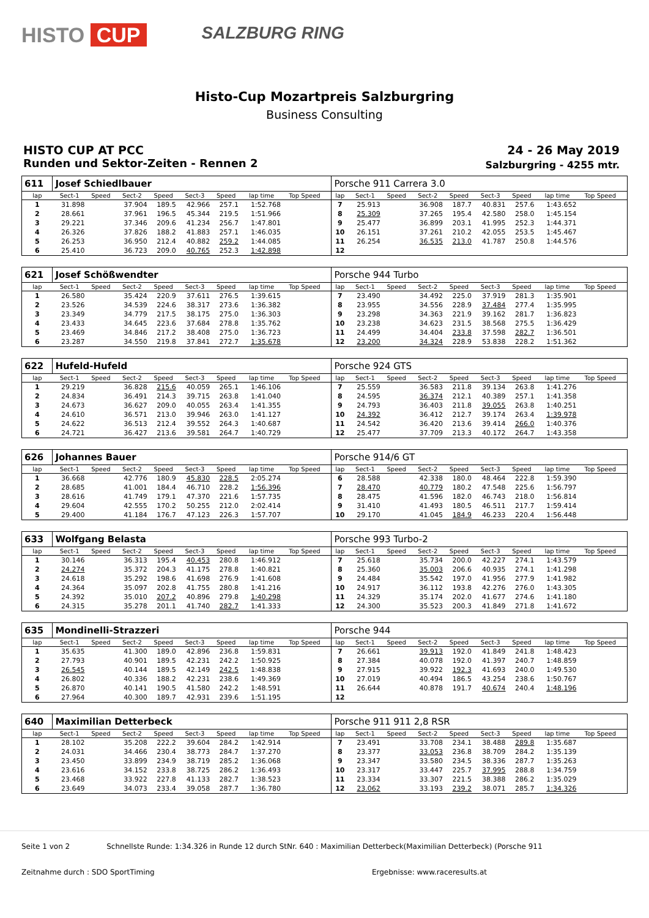HISTO CUP
SALZBURG RING
Histo-Cup Mozartpreis Salzburgring
Business Consulting
HISTO CUP AT PCC 24 - 26 May 2019
Runden und Sektor-Zeiten - Rennen 2
Salzburgring - 4255 mtr.
| 611 | Josef Schiedlbauer | | | | | | | | | Porsche 911 Carrera 3.0 | | | | | | | | | |
| lap | Sect-1 | Speed | Sect-2 | Speed | Sect-3 | Speed | lap time | Top Speed | | lap | Sect-1 | Speed | Sect-2 | Speed | Sect-3 | Speed | lap time | Top Speed | |
| 1 | 31.898 | | 37.904 | 189.5 | 42.966 | 257.1 | 1:52.768 | | | 7 | 25.913 | | 36.908 | 187.7 | 40.831 | 257.6 | 1:43.652 | | |
| 2 | 28.661 | | 37.961 | 196.5 | 45.344 | 219.5 | 1:51.966 | | | 8 | 25.309 | | 37.265 | 195.4 | 42.580 | 258.0 | 1:45.154 | | |
| 3 | 29.221 | | 37.346 | 209.6 | 41.234 | 256.7 | 1:47.801 | | | 9 | 25.477 | | 36.899 | 203.1 | 41.995 | 252.3 | 1:44.371 | | |
| 4 | 26.326 | | 37.826 | 188.2 | 41.883 | 257.1 | 1:46.035 | | | 10 | 26.151 | | 37.261 | 210.2 | 42.055 | 253.5 | 1:45.467 | | |
| 5 | 26.253 | | 36.950 | 212.4 | 40.882 | 259.2 | 1:44.085 | | | 11 | 26.254 | | 36.535 | 213.0 | 41.787 | 250.8 | 1:44.576 | | |
| 6 | 25.410 | | 36.723 | 209.0 | 40.765 | 252.3 | 1:42.898 | | | 12 | | | | | | | | | |
| 621 | Josef Schößwendter | | | | | | | | | Porsche 944 Turbo | | | | | | | | | |
| lap | Sect-1 | Speed | Sect-2 | Speed | Sect-3 | Speed | lap time | Top Speed | | lap | Sect-1 | Speed | Sect-2 | Speed | Sect-3 | Speed | lap time | Top Speed | |
| 1 | 26.580 | | 35.424 | 220.9 | 37.611 | 276.5 | 1:39.615 | | | 7 | 23.490 | | 34.492 | 225.0 | 37.919 | 281.3 | 1:35.901 | | |
| 2 | 23.526 | | 34.539 | 224.6 | 38.317 | 273.6 | 1:36.382 | | | 8 | 23.955 | | 34.556 | 228.9 | 37.484 | 277.4 | 1:35.995 | | |
| 3 | 23.349 | | 34.779 | 217.5 | 38.175 | 275.0 | 1:36.303 | | | 9 | 23.298 | | 34.363 | 221.9 | 39.162 | 281.7 | 1:36.823 | | |
| 4 | 23.433 | | 34.645 | 223.6 | 37.684 | 278.8 | 1:35.762 | | | 10 | 23.238 | | 34.623 | 231.5 | 38.568 | 275.5 | 1:36.429 | | |
| 5 | 23.469 | | 34.846 | 217.2 | 38.408 | 275.0 | 1:36.723 | | | 11 | 24.499 | | 34.404 | 233.8 | 37.598 | 282.7 | 1:36.501 | | |
| 6 | 23.287 | | 34.550 | 219.8 | 37.841 | 272.7 | 1:35.678 | | | 12 | 23.200 | | 34.324 | 228.9 | 53.838 | 228.2 | 1:51.362 | | |
| 622 | Hufeld-Hufeld | | | | | | | | | Porsche 924 GTS | | | | | | | | | |
| lap | Sect-1 | Speed | Sect-2 | Speed | Sect-3 | Speed | lap time | Top Speed | | lap | Sect-1 | Speed | Sect-2 | Speed | Sect-3 | Speed | lap time | Top Speed | |
| 1 | 29.219 | | 36.828 | 215.6 | 40.059 | 265.1 | 1:46.106 | | | 7 | 25.559 | | 36.583 | 211.8 | 39.134 | 263.8 | 1:41.276 | | |
| 2 | 24.834 | | 36.491 | 214.3 | 39.715 | 263.8 | 1:41.040 | | | 8 | 24.595 | | 36.374 | 212.1 | 40.389 | 257.1 | 1:41.358 | | |
| 3 | 24.673 | | 36.627 | 209.0 | 40.055 | 263.4 | 1:41.355 | | | 9 | 24.793 | | 36.403 | 211.8 | 39.055 | 263.8 | 1:40.251 | | |
| 4 | 24.610 | | 36.571 | 213.0 | 39.946 | 263.0 | 1:41.127 | | | 10 | 24.392 | | 36.412 | 212.7 | 39.174 | 263.4 | 1:39.978 | | |
| 5 | 24.622 | | 36.513 | 212.4 | 39.552 | 264.3 | 1:40.687 | | | 11 | 24.542 | | 36.420 | 213.6 | 39.414 | 266.0 | 1:40.376 | | |
| 6 | 24.721 | | 36.427 | 213.6 | 39.581 | 264.7 | 1:40.729 | | | 12 | 25.477 | | 37.709 | 213.3 | 40.172 | 264.7 | 1:43.358 | | |
| 626 | Johannes Bauer | | | | | | | | | Porsche 914/6 GT | | | | | | | | | |
| lap | Sect-1 | Speed | Sect-2 | Speed | Sect-3 | Speed | lap time | Top Speed | | lap | Sect-1 | Speed | Sect-2 | Speed | Sect-3 | Speed | lap time | Top Speed | |
| 1 | 36.668 | | 42.776 | 180.9 | 45.830 | 228.5 | 2:05.274 | | | 6 | 28.588 | | 42.338 | 180.0 | 48.464 | 222.8 | 1:59.390 | | |
| 2 | 28.685 | | 41.001 | 184.4 | 46.710 | 228.2 | 1:56.396 | | | 7 | 28.470 | | 40.779 | 180.2 | 47.548 | 225.6 | 1:56.797 | | |
| 3 | 28.616 | | 41.749 | 179.1 | 47.370 | 221.6 | 1:57.735 | | | 8 | 28.475 | | 41.596 | 182.0 | 46.743 | 218.0 | 1:56.814 | | |
| 4 | 29.604 | | 42.555 | 170.2 | 50.255 | 212.0 | 2:02.414 | | | 9 | 31.410 | | 41.493 | 180.5 | 46.511 | 217.7 | 1:59.414 | | |
| 5 | 29.400 | | 41.184 | 176.7 | 47.123 | 226.3 | 1:57.707 | | | 10 | 29.170 | | 41.045 | 184.9 | 46.233 | 220.4 | 1:56.448 | | |
| 633 | Wolfgang Belasta | | | | | | | | | Porsche 993 Turbo-2 | | | | | | | | | |
| lap | Sect-1 | Speed | Sect-2 | Speed | Sect-3 | Speed | lap time | Top Speed | | lap | Sect-1 | Speed | Sect-2 | Speed | Sect-3 | Speed | lap time | Top Speed | |
| 1 | 30.146 | | 36.313 | 195.4 | 40.453 | 280.8 | 1:46.912 | | | 7 | 25.618 | | 35.734 | 200.0 | 42.227 | 274.1 | 1:43.579 | | |
| 2 | 24.274 | | 35.372 | 204.3 | 41.175 | 278.8 | 1:40.821 | | | 8 | 25.360 | | 35.003 | 206.6 | 40.935 | 274.1 | 1:41.298 | | |
| 3 | 24.618 | | 35.292 | 198.6 | 41.698 | 276.9 | 1:41.608 | | | 9 | 24.484 | | 35.542 | 197.0 | 41.956 | 277.9 | 1:41.982 | | |
| 4 | 24.364 | | 35.097 | 202.8 | 41.755 | 280.8 | 1:41.216 | | | 10 | 24.917 | | 36.112 | 193.8 | 42.276 | 276.0 | 1:43.305 | | |
| 5 | 24.392 | | 35.010 | 207.2 | 40.896 | 279.8 | 1:40.298 | | | 11 | 24.329 | | 35.174 | 202.0 | 41.677 | 274.6 | 1:41.180 | | |
| 6 | 24.315 | | 35.278 | 201.1 | 41.740 | 282.7 | 1:41.333 | | | 12 | 24.300 | | 35.523 | 200.3 | 41.849 | 271.8 | 1:41.672 | | |
| 635 | Mondinelli-Strazzeri | | | | | | | | | Porsche 944 | | | | | | | | | |
| lap | Sect-1 | Speed | Sect-2 | Speed | Sect-3 | Speed | lap time | Top Speed | | lap | Sect-1 | Speed | Sect-2 | Speed | Sect-3 | Speed | lap time | Top Speed | |
| 1 | 35.635 | | 41.300 | 189.0 | 42.896 | 236.8 | 1:59.831 | | | 7 | 26.661 | | 39.913 | 192.0 | 41.849 | 241.8 | 1:48.423 | | |
| 2 | 27.793 | | 40.901 | 189.5 | 42.231 | 242.2 | 1:50.925 | | | 8 | 27.384 | | 40.078 | 192.0 | 41.397 | 240.7 | 1:48.859 | | |
| 3 | 26.545 | | 40.144 | 189.5 | 42.149 | 242.5 | 1:48.838 | | | 9 | 27.915 | | 39.922 | 192.3 | 41.693 | 240.0 | 1:49.530 | | |
| 4 | 26.802 | | 40.336 | 188.2 | 42.231 | 238.6 | 1:49.369 | | | 10 | 27.019 | | 40.494 | 186.5 | 43.254 | 238.6 | 1:50.767 | | |
| 5 | 26.870 | | 40.141 | 190.5 | 41.580 | 242.2 | 1:48.591 | | | 11 | 26.644 | | 40.878 | 191.7 | 40.674 | 240.4 | 1:48.196 | | |
| 6 | 27.964 | | 40.300 | 189.7 | 42.931 | 239.6 | 1:51.195 | | | 12 | | | | | | | | | |
| 640 | Maximilian Detterbeck | | | | | | | | | Porsche 911 911 2,8 RSR | | | | | | | | | |
| lap | Sect-1 | Speed | Sect-2 | Speed | Sect-3 | Speed | lap time | Top Speed | | lap | Sect-1 | Speed | Sect-2 | Speed | Sect-3 | Speed | lap time | Top Speed | |
| 1 | 28.102 | | 35.208 | 222.2 | 39.604 | 284.2 | 1:42.914 | | | 7 | 23.491 | | 33.708 | 234.1 | 38.488 | 289.8 | 1:35.687 | | |
| 2 | 24.031 | | 34.466 | 230.4 | 38.773 | 284.7 | 1:37.270 | | | 8 | 23.377 | | 33.053 | 236.8 | 38.709 | 284.2 | 1:35.139 | | |
| 3 | 23.450 | | 33.899 | 234.9 | 38.719 | 285.2 | 1:36.068 | | | 9 | 23.347 | | 33.580 | 234.5 | 38.336 | 287.7 | 1:35.263 | | |
| 4 | 23.616 | | 34.152 | 233.8 | 38.725 | 286.2 | 1:36.493 | | | 10 | 23.317 | | 33.447 | 225.7 | 37.995 | 288.8 | 1:34.759 | | |
| 5 | 23.468 | | 33.922 | 227.8 | 41.133 | 282.7 | 1:38.523 | | | 11 | 23.334 | | 33.307 | 221.5 | 38.388 | 286.2 | 1:35.029 | | |
| 6 | 23.649 | | 34.073 | 233.4 | 39.058 | 287.7 | 1:36.780 | | | 12 | 23.062 | | 33.193 | 239.2 | 38.071 | 285.7 | 1:34.326 | | |
Seite 1 von 2 Schnellste Runde: 1:34.326 in Runde 12 durch StNr. 640 : Maximilian Detterbeck(Maximilian Detterbeck) (Porsche 911
Zeitnahme durch : SDO SportTiming Ergebnisse: www.raceresults.at